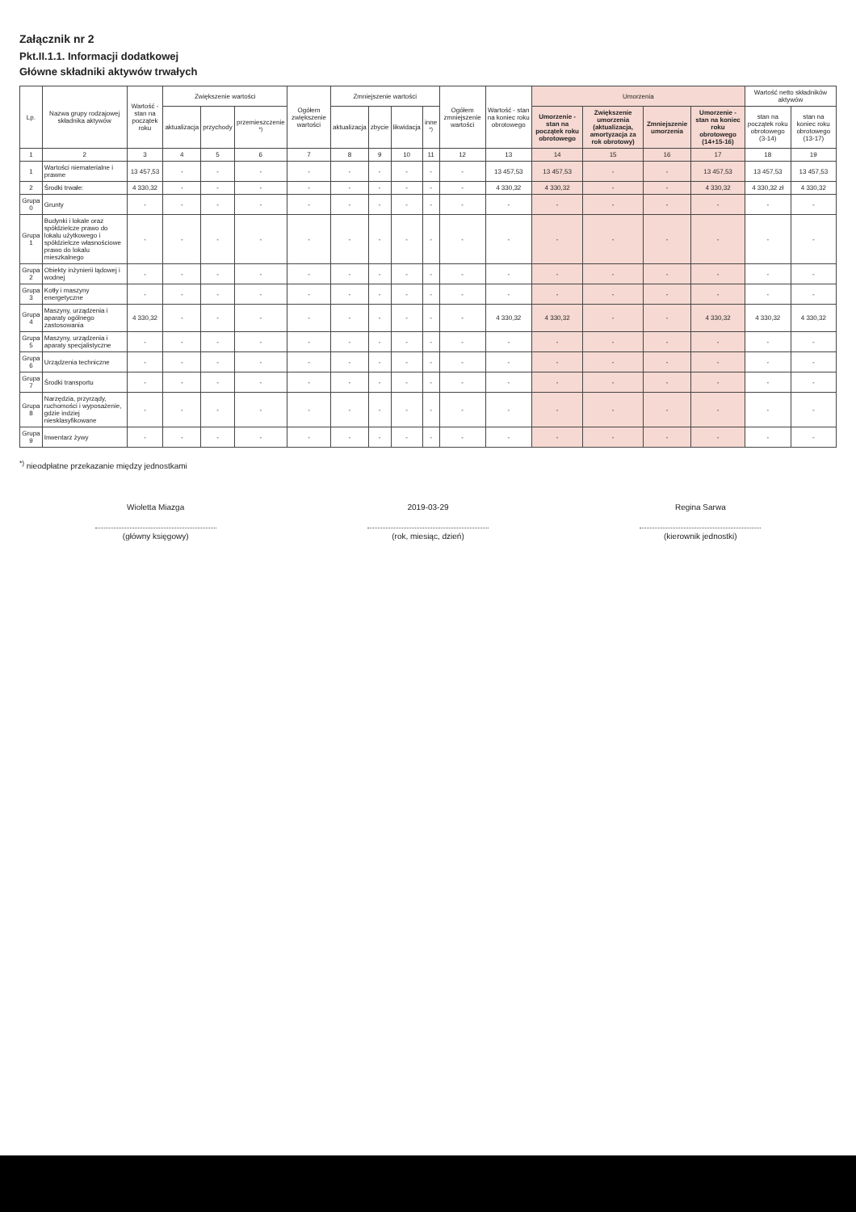Załącznik nr 2
Pkt.II.1.1. Informacji dodatkowej
Główne składniki aktywów trwałych
| Lp. | Nazwa grupy rodzajowej składnika aktywów | Wartość - stan na początek roku | Zwiększenie wartości | | | Ogółem zwiększenie wartości | Zmniejszenie wartości | | | | Ogółem zmniejszenie wartości | Wartość - stan na koniec roku obrotowego | Umorzenia | | | | Wartość netto składników aktywów | |
| --- | --- | --- | --- | --- | --- | --- | --- | --- | --- | --- | --- | --- | --- | --- | --- | --- | --- | --- |
| | | | aktualizacja | przychody | przemieszczenie <sup>*)</sup> | | aktualizacja | zbycie | likwidacja | inne <sup>*)</sup> | | | Umorzenie - stan na początek roku obrotowego | Zwiększenie umorzenia (aktualizacja, amortyzacja za rok obrotowy) | Zmniejszenie umorzenia | Umorzenie - stan na koniec roku obrotowego (14+15-16) | stan na początek roku obrotowego (3-14) | stan na koniec roku obrotowego (13-17) |
| 1 | 2 | 3 | 4 | 5 | 6 | 7 | 8 | 9 | 10 | 11 | 12 | 13 | 14 | 15 | 16 | 17 | 18 | 19 |
| 1 | Wartości niematerialne i prawne | 13 457,53 | - | - | - | - | - | - | - | - | - | 13 457,53 | 13 457,53 | - | - | 13 457,53 | 13 457,53 | 13 457,53 |
| 2 | Środki trwałe: | 4 330,32 | - | - | - | - | - | - | - | - | - | 4 330,32 | 4 330,32 | - | - | 4 330,32 | 4 330,32 zł | 4 330,32 |
| Grupa 0 | Grunty | - | - | - | - | - | - | - | - | - | - | - | - | - | - | - | - | - |
| Grupa 1 | Budynki i lokale oraz spółdzielcze prawo do lokalu użytkowego i spółdzielcze własnościowe prawo do lokalu mieszkalnego | - | - | - | - | - | - | - | - | - | - | - | - | - | - | - | - | - |
| Grupa 2 | Obiekty inżynierii lądowej i wodnej | - | - | - | - | - | - | - | - | - | - | - | - | - | - | - | - | - |
| Grupa 3 | Kotły i maszyny energetyczne | - | - | - | - | - | - | - | - | - | - | - | - | - | - | - | - | - |
| Grupa 4 | Maszyny, urządzenia i aparaty ogólnego zastosowania | 4 330,32 | - | - | - | - | - | - | - | - | - | 4 330,32 | 4 330,32 | - | - | 4 330,32 | 4 330,32 | 4 330,32 |
| Grupa 5 | Maszyny, urządzenia i aparaty specjalistyczne | - | - | - | - | - | - | - | - | - | - | - | - | - | - | - | - | - |
| Grupa 6 | Urządzenia techniczne | - | - | - | - | - | - | - | - | - | - | - | - | - | - | - | - | - |
| Grupa 7 | Środki transportu | - | - | - | - | - | - | - | - | - | - | - | - | - | - | - | - | - |
| Grupa 8 | Narzędzia, przyrządy, ruchomości i wyposażenie, gdzie indziej niesklasyfikowane | - | - | - | - | - | - | - | - | - | - | - | - | - | - | - | - | - |
| Grupa 9 | Inwentarz żywy | - | - | - | - | - | - | - | - | - | - | - | - | - | - | - | - | - |
<sup>*)</sup> nieodpłatne przekazanie między jednostkami
Wioletta Miazga
(główny księgowy)
2019-03-29
(rok, miesiąc, dzień)
Regina Sarwa
(kierownik jednostki)